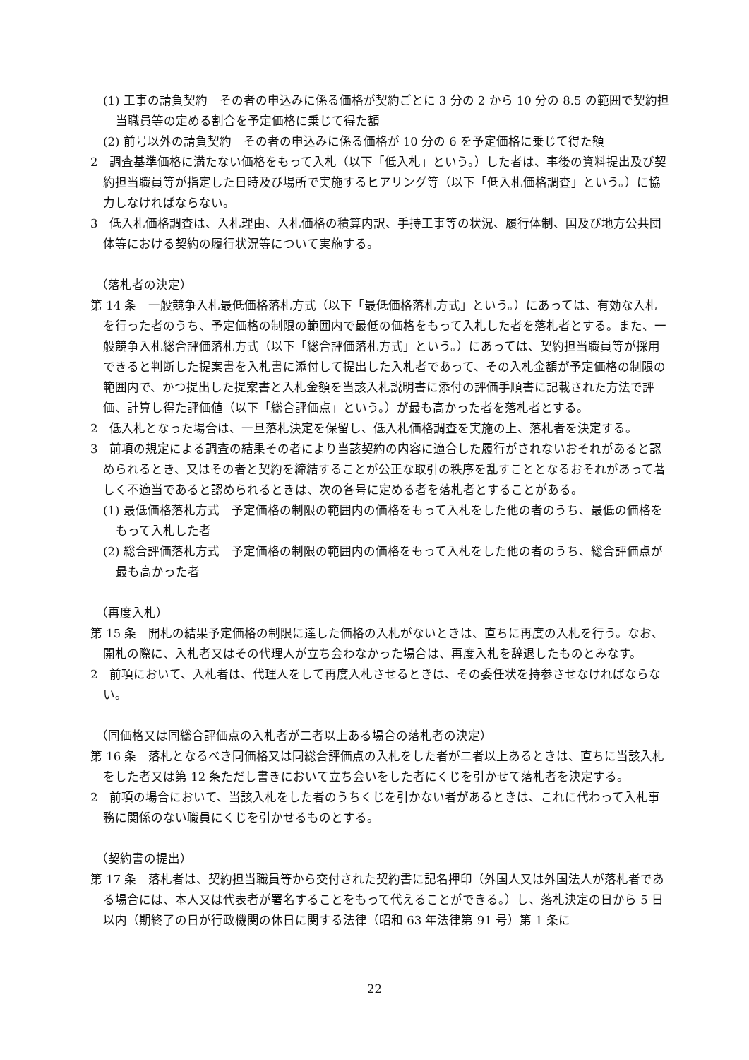(1) 工事の請負契約　その者の申込みに係る価格が契約ごとに 3 分の 2 から 10 分の 8.5 の範囲で契約担当職員等の定める割合を予定価格に乗じて得た額
(2) 前号以外の請負契約　その者の申込みに係る価格が 10 分の 6 を予定価格に乗じて得た額
2　調査基準価格に満たない価格をもって入札（以下「低入札」という。）した者は、事後の資料提出及び契約担当職員等が指定した日時及び場所で実施するヒアリング等（以下「低入札価格調査」という。）に協力しなければならない。
3　低入札価格調査は、入札理由、入札価格の積算内訳、手持工事等の状況、履行体制、国及び地方公共団体等における契約の履行状況等について実施する。
（落札者の決定）
第 14 条　一般競争入札最低価格落札方式（以下「最低価格落札方式」という。）にあっては、有効な入札を行った者のうち、予定価格の制限の範囲内で最低の価格をもって入札した者を落札者とする。また、一般競争入札総合評価落札方式（以下「総合評価落札方式」という。）にあっては、契約担当職員等が採用できると判断した提案書を入札書に添付して提出した入札者であって、その入札金額が予定価格の制限の範囲内で、かつ提出した提案書と入札金額を当該入札説明書に添付の評価手順書に記載された方法で評価、計算し得た評価値（以下「総合評価点」という。）が最も高かった者を落札者とする。
2　低入札となった場合は、一旦落札決定を保留し、低入札価格調査を実施の上、落札者を決定する。
3　前項の規定による調査の結果その者により当該契約の内容に適合した履行がされないおそれがあると認められるとき、又はその者と契約を締結することが公正な取引の秩序を乱すこととなるおそれがあって著しく不適当であると認められるときは、次の各号に定める者を落札者とすることがある。
(1) 最低価格落札方式　予定価格の制限の範囲内の価格をもって入札をした他の者のうち、最低の価格をもって入札した者
(2) 総合評価落札方式　予定価格の制限の範囲内の価格をもって入札をした他の者のうち、総合評価点が最も高かった者
（再度入札）
第 15 条　開札の結果予定価格の制限に達した価格の入札がないときは、直ちに再度の入札を行う。なお、開札の際に、入札者又はその代理人が立ち会わなかった場合は、再度入札を辞退したものとみなす。
2　前項において、入札者は、代理人をして再度入札させるときは、その委任状を持参させなければならない。
（同価格又は同総合評価点の入札者が二者以上ある場合の落札者の決定）
第 16 条　落札となるべき同価格又は同総合評価点の入札をした者が二者以上あるときは、直ちに当該入札をした者又は第 12 条ただし書きにおいて立ち会いをした者にくじを引かせて落札者を決定する。
2　前項の場合において、当該入札をした者のうちくじを引かない者があるときは、これに代わって入札事務に関係のない職員にくじを引かせるものとする。
（契約書の提出）
第 17 条　落札者は、契約担当職員等から交付された契約書に記名押印（外国人又は外国法人が落札者である場合には、本人又は代表者が署名することをもって代えることができる。）し、落札決定の日から 5 日以内（期終了の日が行政機関の休日に関する法律（昭和 63 年法律第 91 号）第 1 条に
22